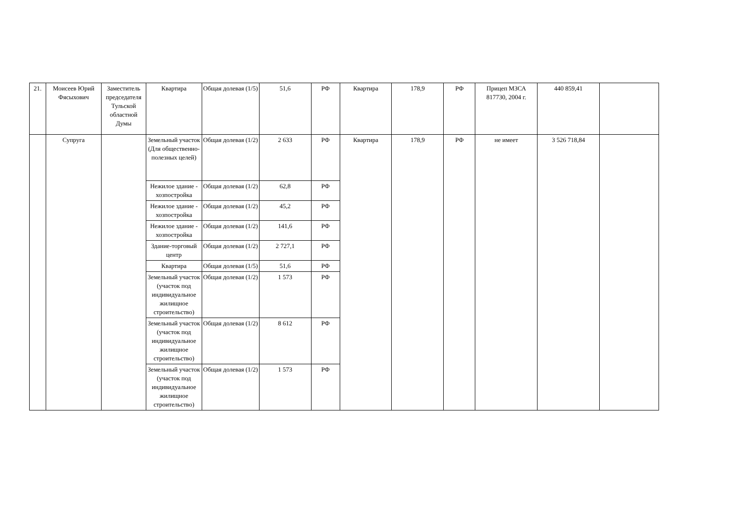| 21. | Моисеев Юрий Фясыхович | Заместитель председателя Тульской областной Думы | Квартира | Общая долевая (1/5) | 51,6 | РФ | Квартира | 178,9 | РФ | Прицеп МЗСА 817730, 2004 г. | 440 859,41 | |
| | Супруга | | Земельный участок (Для общественно-полезных целей) | Общая долевая (1/2) | 2 633 | РФ | Квартира | 178,9 | РФ | не имеет | 3 526 718,84 | |
| | | | Нежилое здание - хозпостройка | Общая долевая (1/2) | 62,8 | РФ | | | | | | |
| | | | Нежилое здание - хозпостройка | Общая долевая (1/2) | 45,2 | РФ | | | | | | |
| | | | Нежилое здание - хозпостройка | Общая долевая (1/2) | 141,6 | РФ | | | | | | |
| | | | Здание-торговый центр | Общая долевая (1/2) | 2 727,1 | РФ | | | | | | |
| | | | Квартира | Общая долевая (1/5) | 51,6 | РФ | | | | | | |
| | | | Земельный участок (участок под индивидуальное жилищное строительство) | Общая долевая (1/2) | 1 573 | РФ | | | | | | |
| | | | Земельный участок (участок под индивидуальное жилищное строительство) | Общая долевая (1/2) | 8 612 | РФ | | | | | | |
| | | | Земельный участок (участок под индивидуальное жилищное строительство) | Общая долевая (1/2) | 1 573 | РФ | | | | | | |